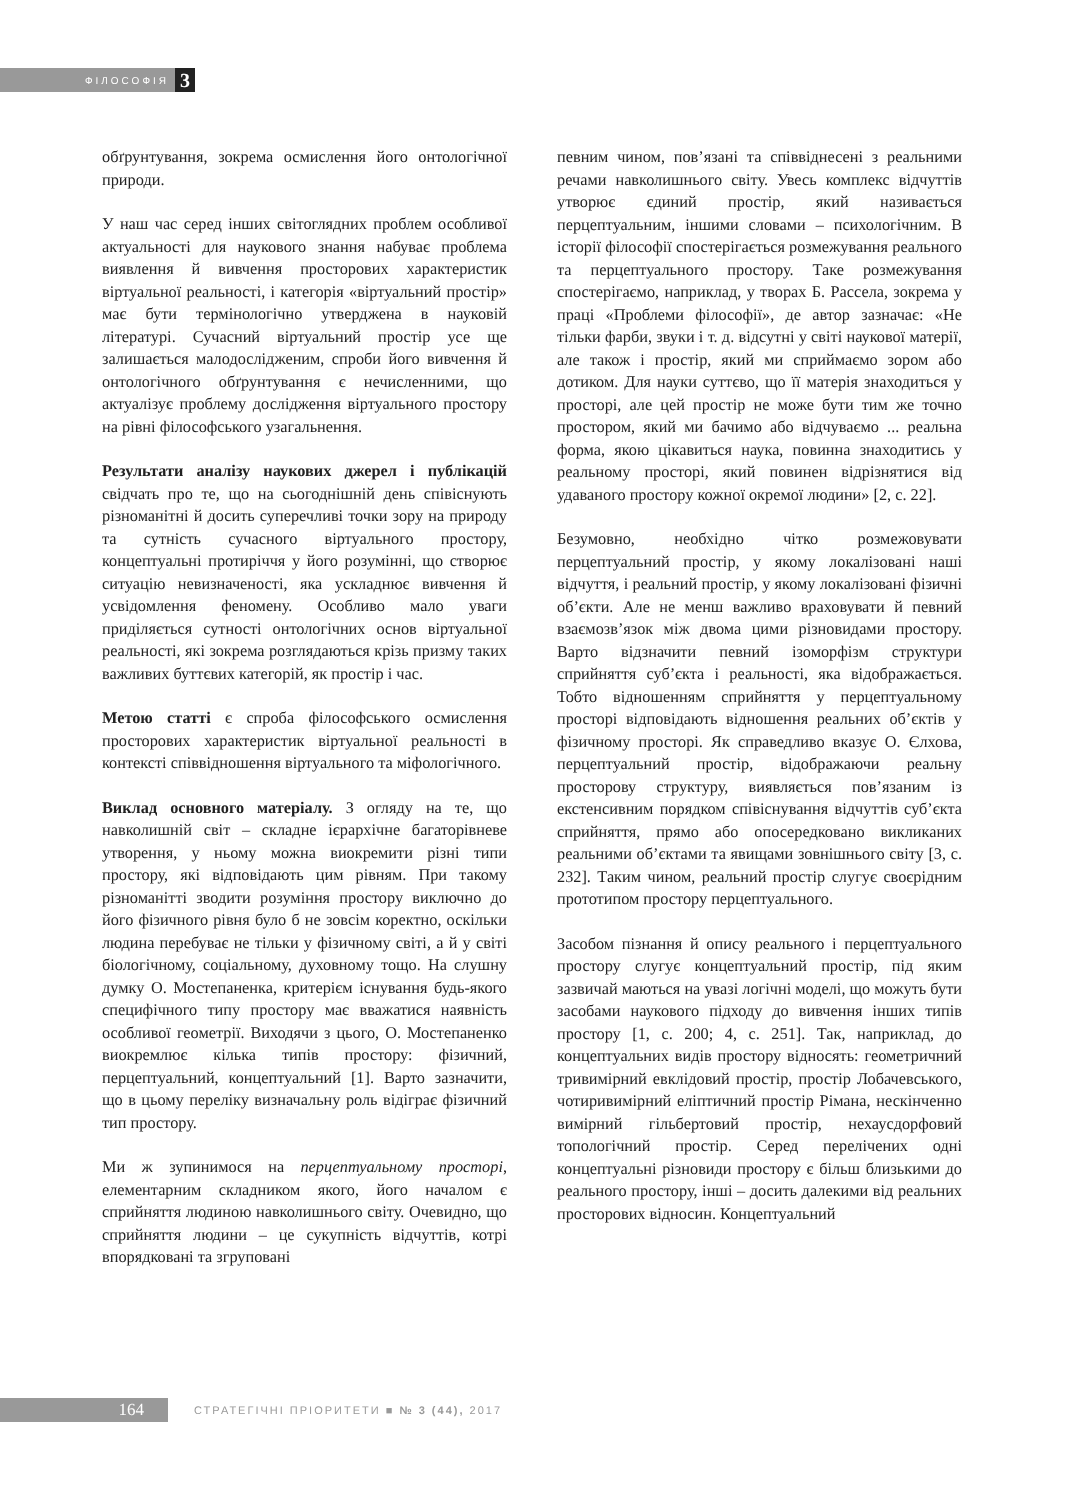ФІЛОСОФІЯ 3
обґрунтування, зокрема осмислення його онтологічної природи.
У наш час серед інших світоглядних проблем особливої актуальності для наукового знання набуває проблема виявлення й вивчення просторових характеристик віртуальної реальності, і категорія «віртуальний простір» має бути термінологічно утверджена в науковій літературі. Сучасний віртуальний простір усе ще залишається малодослідженим, спроби його вивчення й онтологічного обґрунтування є нечисленними, що актуалізує проблему дослідження віртуального простору на рівні філософського узагальнення.
Результати аналізу наукових джерел і публікацій свідчать про те, що на сьогоднішній день співіснують різноманітні й досить суперечливі точки зору на природу та сутність сучасного віртуального простору, концептуальні протиріччя у його розумінні, що створює ситуацію невизначеності, яка ускладнює вивчення й усвідомлення феномену. Особливо мало уваги приділяється сутності онтологічних основ віртуальної реальності, які зокрема розглядаються крізь призму таких важливих буттєвих категорій, як простір і час.
Метою статті є спроба філософського осмислення просторових характеристик віртуальної реальності в контексті співвідношення віртуального та міфологічного.
Виклад основного матеріалу. З огляду на те, що навколишній світ – складне ієрархічне багаторівневе утворення, у ньому можна виокремити різні типи простору, які відповідають цим рівням. При такому різноманітті зводити розуміння простору виключно до його фізичного рівня було б не зовсім коректно, оскільки людина перебуває не тільки у фізичному світі, а й у світі біологічному, соціальному, духовному тощо. На слушну думку О. Мостепаненка, критерієм існування будь-якого специфічного типу простору має вважатися наявність особливої геометрії. Виходячи з цього, О. Мостепаненко виокремлює кілька типів простору: фізичний, перцептуальний, концептуальний [1]. Варто зазначити, що в цьому переліку визначальну роль відіграє фізичний тип простору.
Ми ж зупинимося на перцептуальному просторі, елементарним складником якого, його началом є сприйняття людиною навколишнього світу. Очевидно, що сприйняття людини – це сукупність відчуттів, котрі впорядковані та згруповані
певним чином, пов’язані та співвіднесені з реальними речами навколишнього світу. Увесь комплекс відчуттів утворює єдиний простір, який називається перцептуальним, іншими словами – психологічним. В історії філософії спостерігається розмежування реального та перцептуального простору. Таке розмежування спостерігаємо, наприклад, у творах Б. Рассела, зокрема у праці «Проблеми філософії», де автор зазначає: «Не тільки фарби, звуки і т. д. відсутні у світі наукової матерії, але також і простір, який ми сприймаємо зором або дотиком. Для науки суттєво, що її матерія знаходиться у просторі, але цей простір не може бути тим же точно простором, який ми бачимо або відчуваємо ... реальна форма, якою цікавиться наука, повинна знаходитись у реальному просторі, який повинен відрізнятися від удаваного простору кожної окремої людини» [2, с. 22].
Безумовно, необхідно чітко розмежовувати перцептуальний простір, у якому локалізовані наші відчуття, і реальний простір, у якому локалізовані фізичні об’єкти. Але не менш важливо враховувати й певний взаємозв’язок між двома цими різновидами простору. Варто відзначити певний ізоморфізм структури сприйняття суб’єкта і реальності, яка відображається. Тобто відношенням сприйняття у перцептуальному просторі відповідають відношення реальних об’єктів у фізичному просторі. Як справедливо вказує О. Єлхова, перцептуальний простір, відображаючи реальну просторову структуру, виявляється пов’язаним із екстенсивним порядком співіснування відчуттів суб’єкта сприйняття, прямо або опосередковано викликаних реальними об’єктами та явищами зовнішнього світу [3, с. 232]. Таким чином, реальний простір слугує своєрідним прототипом простору перцептуального.
Засобом пізнання й опису реального і перцептуального простору слугує концептуальний простір, під яким зазвичай маються на увазі логічні моделі, що можуть бути засобами наукового підходу до вивчення інших типів простору [1, с. 200; 4, с. 251]. Так, наприклад, до концептуальних видів простору відносять: геометричний тривимірний евклідовий простір, простір Лобачевського, чотиривимірний еліптичний простір Рімана, нескінченно вимірний гільбертовий простір, нехаусдорфовий топологічний простір. Серед перелічених одні концептуальні різновиди простору є більш близькими до реального простору, інші – досить далекими від реальних просторових відносин. Концептуальний
164
СТРАТЕГІЧНІ ПРІОРИТЕТИ ■ № 3 (44), 2017